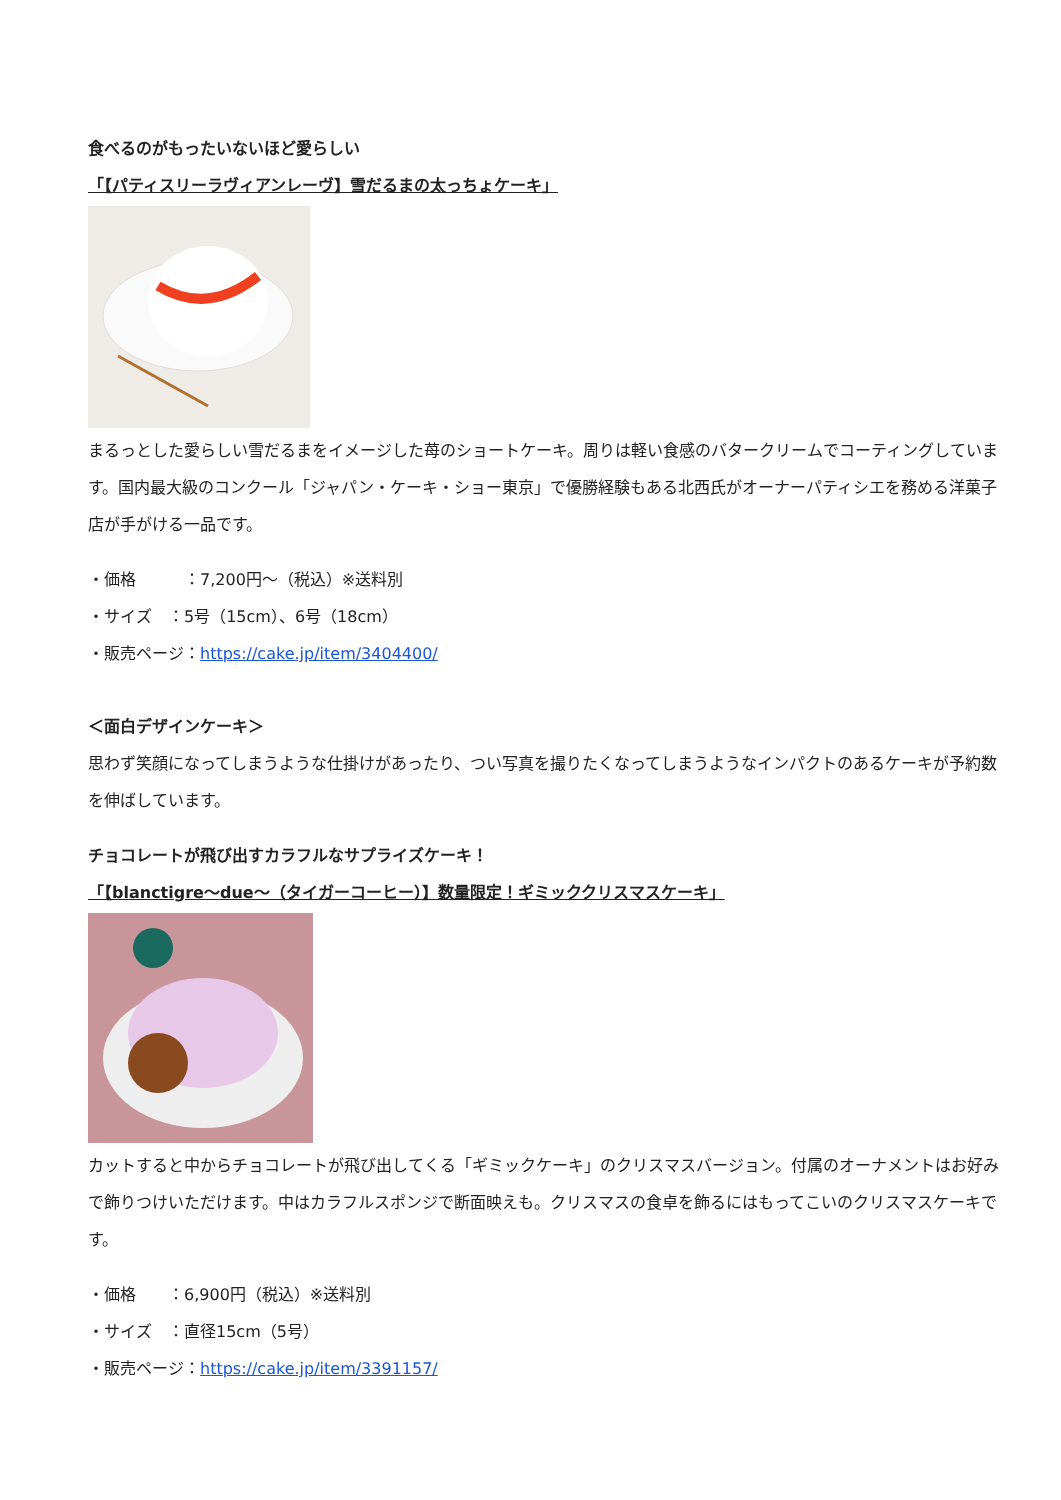食べるのがもったいないほど愛らしい
「【パティスリーラヴィアンレーヴ】雪だるまの太っちょケーキ」
まるっとした愛らしい雪だるまをイメージした苺のショートケーキ。周りは軽い食感のバタークリームでコーティングしています。国内最大級のコンクール「ジャパン・ケーキ・ショー東京」で優勝経験もある北西氏がオーナーパティシエを務める洋菓子店が手がける一品です。
・価格　　　：7,200円～（税込）※送料別
・サイズ　：5号（15cm）、6号（18cm）
・販売ページ：https://cake.jp/item/3404400/
＜面白デザインケーキ＞
思わず笑顔になってしまうような仕掛けがあったり、つい写真を撮りたくなってしまうようなインパクトのあるケーキが予約数を伸ばしています。
チョコレートが飛び出すカラフルなサプライズケーキ！
「【blanctigre～due～（タイガーコーヒー）】数量限定！ギミッククリスマスケーキ」
カットすると中からチョコレートが飛び出してくる「ギミックケーキ」のクリスマスバージョン。付属のオーナメントはお好みで飾りつけいただけます。中はカラフルスポンジで断面映えも。クリスマスの食卓を飾るにはもってこいのクリスマスケーキです。
・価格　　：6,900円（税込）※送料別
・サイズ　：直径15cm（5号）
・販売ページ：https://cake.jp/item/3391157/